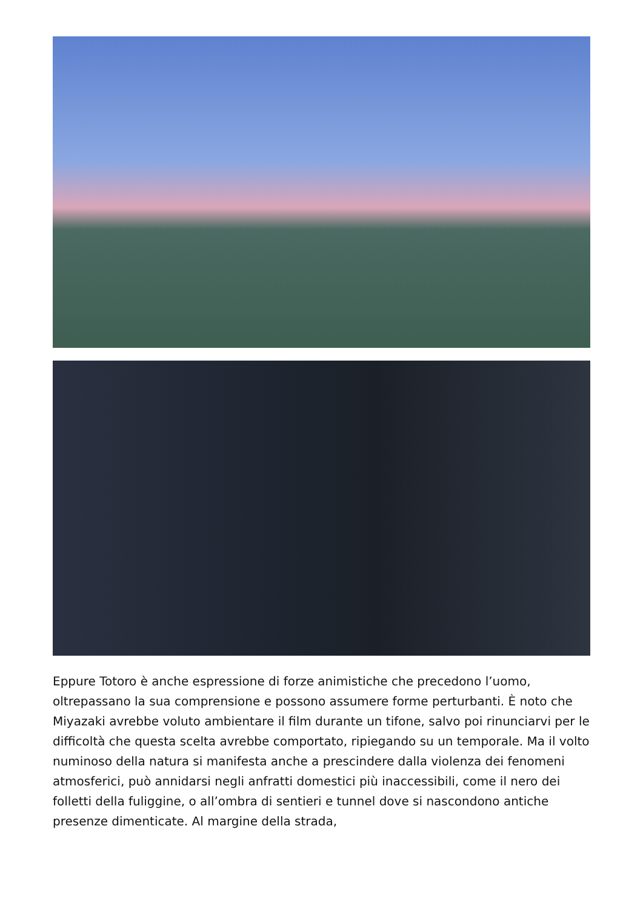Eppure Totoro è anche espressione di forze animistiche che precedono l’uomo, oltrepassano la sua comprensione e possono assumere forme perturbanti. È noto che Miyazaki avrebbe voluto ambientare il film durante un tifone, salvo poi rinunciarvi per le difficoltà che questa scelta avrebbe comportato, ripiegando su un temporale. Ma il volto numinoso della natura si manifesta anche a prescindere dalla violenza dei fenomeni atmosferici, può annidarsi negli anfratti domestici più inaccessibili, come il nero dei folletti della fuliggine, o all’ombra di sentieri e tunnel dove si nascondono antiche presenze dimenticate. Al margine della strada,